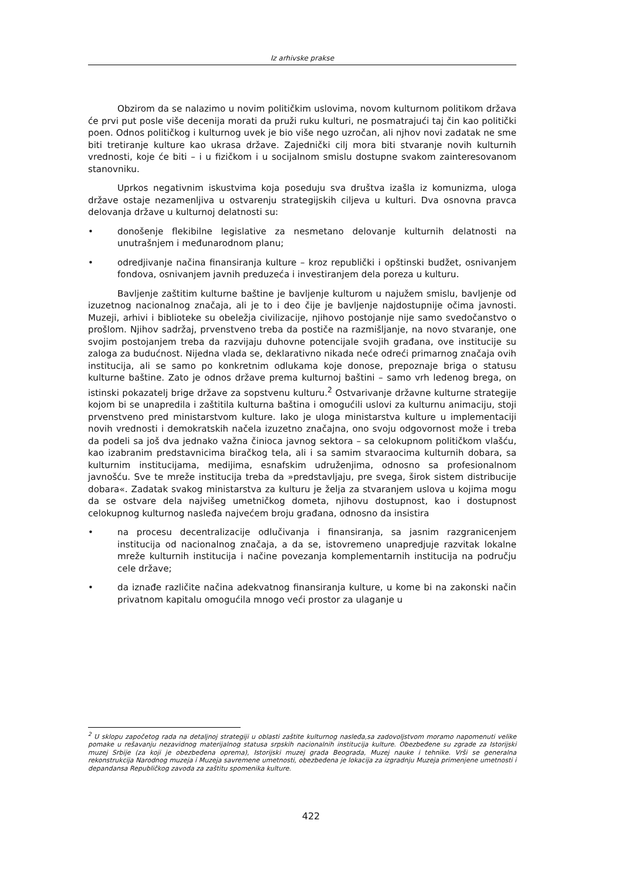Iz arhivske prakse
Obzirom da se nalazimo u novim političkim uslovima, novom kulturnom politikom država će prvi put posle više decenija morati da pruži ruku kulturi, ne posmatrajući taj čin kao politički poen. Odnos političkog i kulturnog uvek je bio više nego uzročan, ali njhov novi zadatak ne sme biti tretiranje kulture kao ukrasa države. Zajednički cilj mora biti stvaranje novih kulturnih vrednosti, koje će biti – i u fizičkom i u socijalnom smislu dostupne svakom zainteresovanom stanovniku.
Uprkos negativnim iskustvima koja poseduju sva društva izašla iz komunizma, uloga države ostaje nezamenljiva u ostvarenju strategijskih ciljeva u kulturi. Dva osnovna pravca delovanja države u kulturnoj delatnosti su:
• donošenje flekibilne legislative za nesmetano delovanje kulturnih delatnosti na unutrašnjem i međunarodnom planu;
• odredjivanje načina finansiranja kulture – kroz republički i opštinski budžet, osnivanjem fondova, osnivanjem javnih preduzeća i investiranjem dela poreza u kulturu.
Bavljenje zaštitim kulturne baštine je bavljenje kulturom u najužem smislu, bavljenje od izuzetnog nacionalnog značaja, ali je to i deo čije je bavljenje najdostupnije očima javnosti. Muzeji, arhivi i biblioteke su obeležja civilizacije, njihovo postojanje nije samo svedočanstvo o prošlom. Njihov sadržaj, prvenstveno treba da postiče na razmišljanje, na novo stvaranje, one svojim postojanjem treba da razvijaju duhovne potencijale svojih građana, ove institucije su zaloga za budućnost. Nijedna vlada se, deklarativno nikada neće odreći primarnog značaja ovih institucija, ali se samo po konkretnim odlukama koje donose, prepoznaje briga o statusu kulturne baštine. Zato je odnos države prema kulturnoj baštini – samo vrh ledenog brega, on istinski pokazatelj brige države za sopstvenu kulturu.<sup>2</sup> Ostvarivanje državne kulturne strategije kojom bi se unapredila i zaštitila kulturna baština i omogućili uslovi za kulturnu animaciju, stoji prvenstveno pred ministarstvom kulture. Iako je uloga ministarstva kulture u implementaciji novih vrednosti i demokratskih načela izuzetno značajna, ono svoju odgovornost može i treba da podeli sa još dva jednako važna činioca javnog sektora – sa celokupnom političkom vlašću, kao izabranim predstavnicima biračkog tela, ali i sa samim stvaraocima kulturnih dobara, sa kulturnim institucijama, medijima, esnafskim udruženjima, odnosno sa profesionalnom javnošću. Sve te mreže institucija treba da »predstavljaju, pre svega, širok sistem distribucije dobara«. Zadatak svakog ministarstva za kulturu je želja za stvaranjem uslova u kojima mogu da se ostvare dela najvišeg umetničkog dometa, njihovu dostupnost, kao i dostupnost celokupnog kulturnog nasleđa najvećem broju građana, odnosno da insistira
• na procesu decentralizacije odlučivanja i finansiranja, sa jasnim razgranicenjem institucija od nacionalnog značaja, a da se, istovremeno unapredjuje razvitak lokalne mreže kulturnih institucija i načine povezanja komplementarnih institucija na području cele države;
• da iznađe različite načina adekvatnog finansiranja kulture, u kome bi na zakonski način privatnom kapitalu omogućila mnogo veći prostor za ulaganje u
<sup>2</sup> U sklopu započetog rada na detaljnoj strategiji u oblasti zaštite kulturnog nasleđa,sa zadovoljstvom moramo napomenuti velike pomake u rešavanju nezavidnog materijalnog statusa srpskih nacionalnih institucija kulture. Obezbeđene su zgrade za Istorijski muzej Srbije (za koji je obezbeđena oprema), Istorijski muzej grada Beograda, Muzej nauke i tehnike. Vrši se generalna rekonstrukcija Narodnog muzeja i Muzeja savremene umetnosti, obezbeđena je lokacija za izgradnju Muzeja primenjene umetnosti i depandansa Republičkog zavoda za zaštitu spomenika kulture.
422